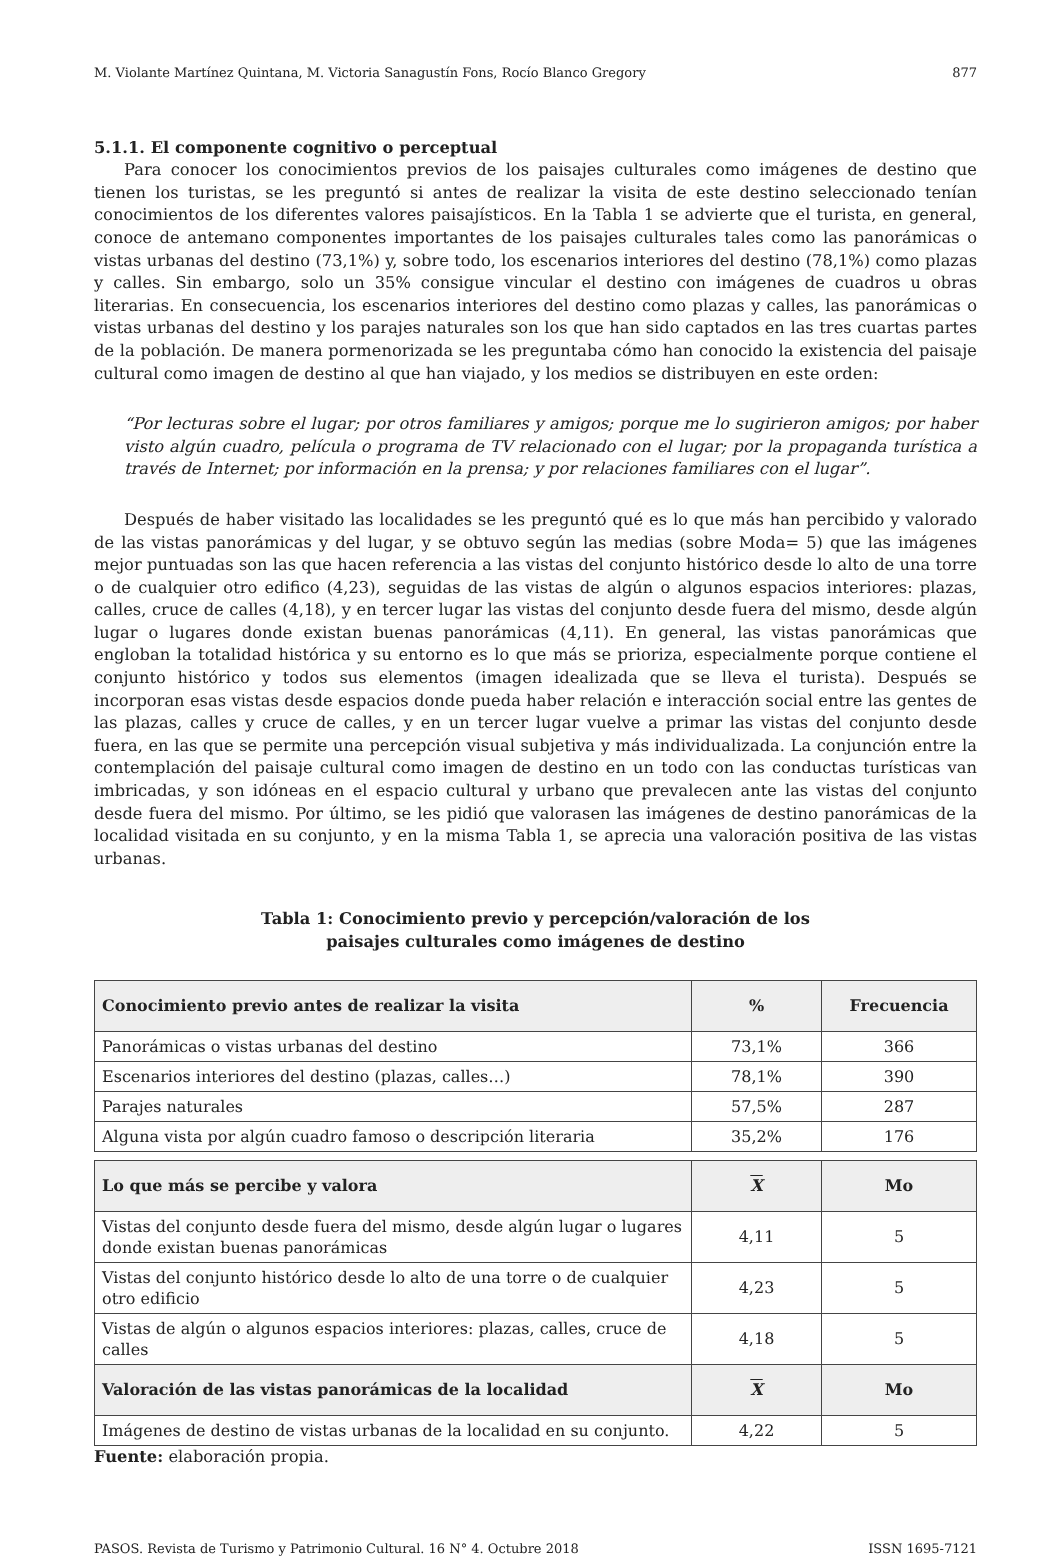M. Violante Martínez Quintana, M. Victoria Sanagustín Fons, Rocío Blanco Gregory 877
5.1.1. El componente cognitivo o perceptual
Para conocer los conocimientos previos de los paisajes culturales como imágenes de destino que tienen los turistas, se les preguntó si antes de realizar la visita de este destino seleccionado tenían conocimientos de los diferentes valores paisajísticos. En la Tabla 1 se advierte que el turista, en general, conoce de antemano componentes importantes de los paisajes culturales tales como las panorámicas o vistas urbanas del destino (73,1%) y, sobre todo, los escenarios interiores del destino (78,1%) como plazas y calles. Sin embargo, solo un 35% consigue vincular el destino con imágenes de cuadros u obras literarias. En consecuencia, los escenarios interiores del destino como plazas y calles, las panorámicas o vistas urbanas del destino y los parajes naturales son los que han sido captados en las tres cuartas partes de la población. De manera pormenorizada se les preguntaba cómo han conocido la existencia del paisaje cultural como imagen de destino al que han viajado, y los medios se distribuyen en este orden:
“Por lecturas sobre el lugar; por otros familiares y amigos; porque me lo sugirieron amigos; por haber visto algún cuadro, película o programa de TV relacionado con el lugar; por la propaganda turística a través de Internet; por información en la prensa; y por relaciones familiares con el lugar”.
Después de haber visitado las localidades se les preguntó qué es lo que más han percibido y valorado de las vistas panorámicas y del lugar, y se obtuvo según las medias (sobre Moda= 5) que las imágenes mejor puntuadas son las que hacen referencia a las vistas del conjunto histórico desde lo alto de una torre o de cualquier otro edifico (4,23), seguidas de las vistas de algún o algunos espacios interiores: plazas, calles, cruce de calles (4,18), y en tercer lugar las vistas del conjunto desde fuera del mismo, desde algún lugar o lugares donde existan buenas panorámicas (4,11). En general, las vistas panorámicas que engloban la totalidad histórica y su entorno es lo que más se prioriza, especialmente porque contiene el conjunto histórico y todos sus elementos (imagen idealizada que se lleva el turista). Después se incorporan esas vistas desde espacios donde pueda haber relación e interacción social entre las gentes de las plazas, calles y cruce de calles, y en un tercer lugar vuelve a primar las vistas del conjunto desde fuera, en las que se permite una percepción visual subjetiva y más individualizada. La conjunción entre la contemplación del paisaje cultural como imagen de destino en un todo con las conductas turísticas van imbricadas, y son idóneas en el espacio cultural y urbano que prevalecen ante las vistas del conjunto desde fuera del mismo. Por último, se les pidió que valorasen las imágenes de destino panorámicas de la localidad visitada en su conjunto, y en la misma Tabla 1, se aprecia una valoración positiva de las vistas urbanas.
Tabla 1: Conocimiento previo y percepción/valoración de los
paisajes culturales como imágenes de destino
| Conocimiento previo antes de realizar la visita | % | Frecuencia |
| --- | --- | --- |
| Panorámicas o vistas urbanas del destino | 73,1% | 366 |
| Escenarios interiores del destino (plazas, calles…) | 78,1% | 390 |
| Parajes naturales | 57,5% | 287 |
| Alguna vista por algún cuadro famoso o descripción literaria | 35,2% | 176 |
| Lo que más se percibe y valora | X | Mo |
| Vistas del conjunto desde fuera del mismo, desde algún lugar o lugares donde existan buenas panorámicas | 4,11 | 5 |
| Vistas del conjunto histórico desde lo alto de una torre o de cualquier otro edificio | 4,23 | 5 |
| Vistas de algún o algunos espacios interiores: plazas, calles, cruce de calles | 4,18 | 5 |
| Valoración de las vistas panorámicas de la localidad | X | Mo |
| Imágenes de destino de vistas urbanas de la localidad en su conjunto. | 4,22 | 5 |
Fuente: elaboración propia.
PASOS. Revista de Turismo y Patrimonio Cultural. 16 N° 4. Octubre 2018 ISSN 1695-7121